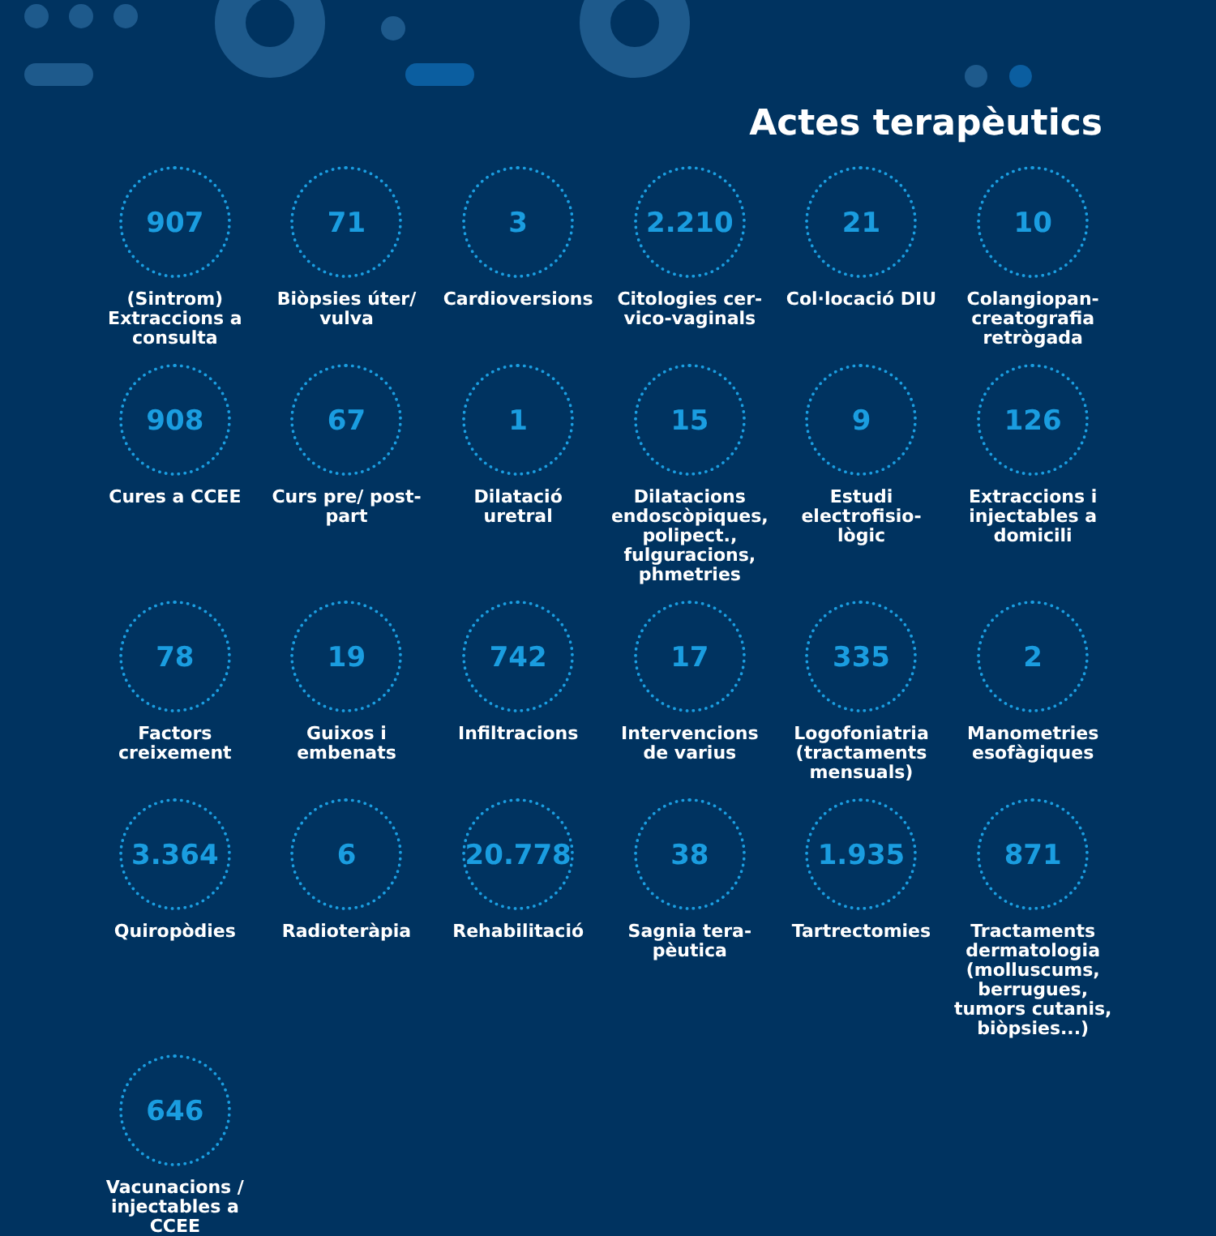Actes terapèutics
907
(Sintrom) Extraccions a consulta
71
Biòpsies úter/ vulva
3
Cardioversions
2.210
Citologies cer-vico-vaginals
21
Col·locació DIU
10
Colangiopan-creatografia retrògada
908
Cures a CCEE
67
Curs pre/ post-part
1
Dilatació uretral
15
Dilatacions endoscòpiques, polipect., fulguracions, phmetries
9
Estudi electrofisio-lògic
126
Extraccions i injectables a domicili
78
Factors creixement
19
Guixos i embenats
742
Infiltracions
17
Intervencions de varius
335
Logofoniatria (tractaments mensuals)
2
Manometries esofàgiques
3.364
Quiropòdies
6
Radioteràpia
20.778
Rehabilitació
38
Sagnia tera-pèutica
1.935
Tartrectomies
871
Tractaments dermatologia (molluscums, berrugues, tumors cutanis, biòpsies...)
646
Vacunacions / injectables a CCEE